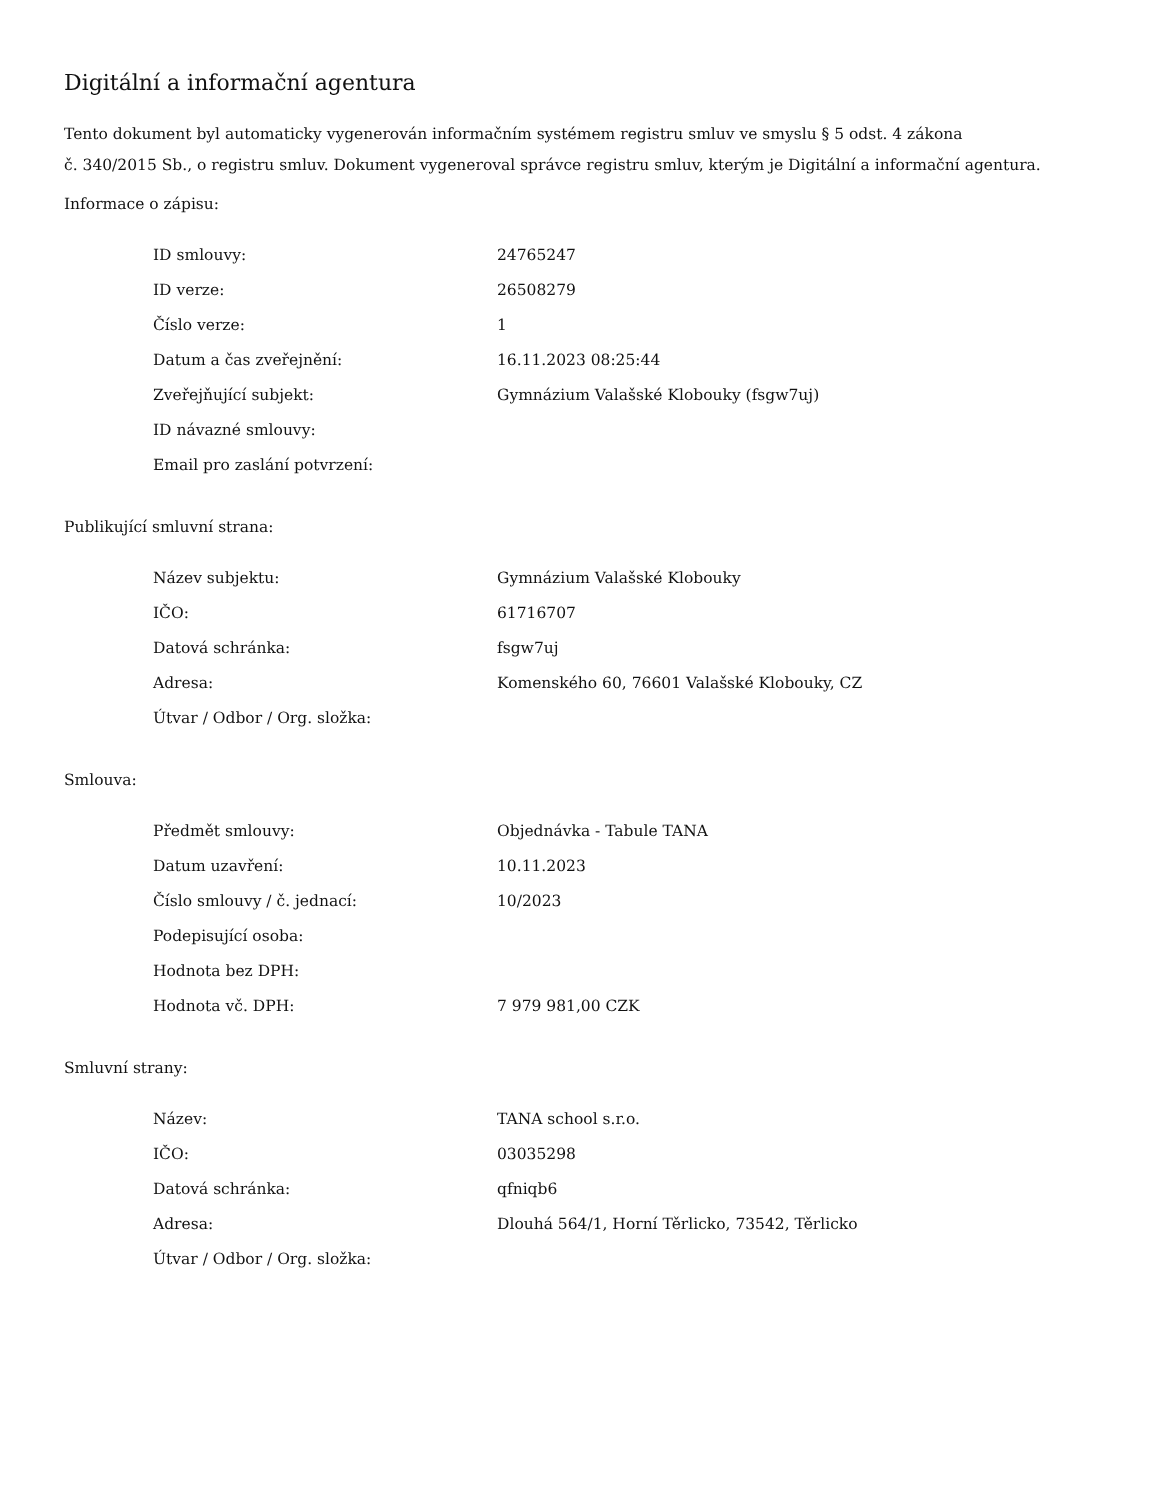Digitální a informační agentura
Tento dokument byl automaticky vygenerován informačním systémem registru smluv ve smyslu § 5 odst. 4 zákona
č. 340/2015 Sb., o registru smluv. Dokument vygeneroval správce registru smluv, kterým je Digitální a informační agentura.
Informace o zápisu:
| ID smlouvy: | 24765247 |
| ID verze: | 26508279 |
| Číslo verze: | 1 |
| Datum a čas zveřejnění: | 16.11.2023 08:25:44 |
| Zveřejňující subjekt: | Gymnázium Valašské Klobouky (fsgw7uj) |
| ID návazné smlouvy: | |
| Email pro zaslání potvrzení: | |
Publikující smluvní strana:
| Název subjektu: | Gymnázium Valašské Klobouky |
| IČO: | 61716707 |
| Datová schránka: | fsgw7uj |
| Adresa: | Komenského 60, 76601 Valašské Klobouky, CZ |
| Útvar / Odbor / Org. složka: | |
Smlouva:
| Předmět smlouvy: | Objednávka - Tabule TANA |
| Datum uzavření: | 10.11.2023 |
| Číslo smlouvy / č. jednací: | 10/2023 |
| Podepisující osoba: | |
| Hodnota bez DPH: | |
| Hodnota vč. DPH: | 7 979 981,00 CZK |
Smluvní strany:
| Název: | TANA school s.r.o. |
| IČO: | 03035298 |
| Datová schránka: | qfniqb6 |
| Adresa: | Dlouhá 564/1, Horní Těrlicko, 73542, Těrlicko |
| Útvar / Odbor / Org. složka: | |